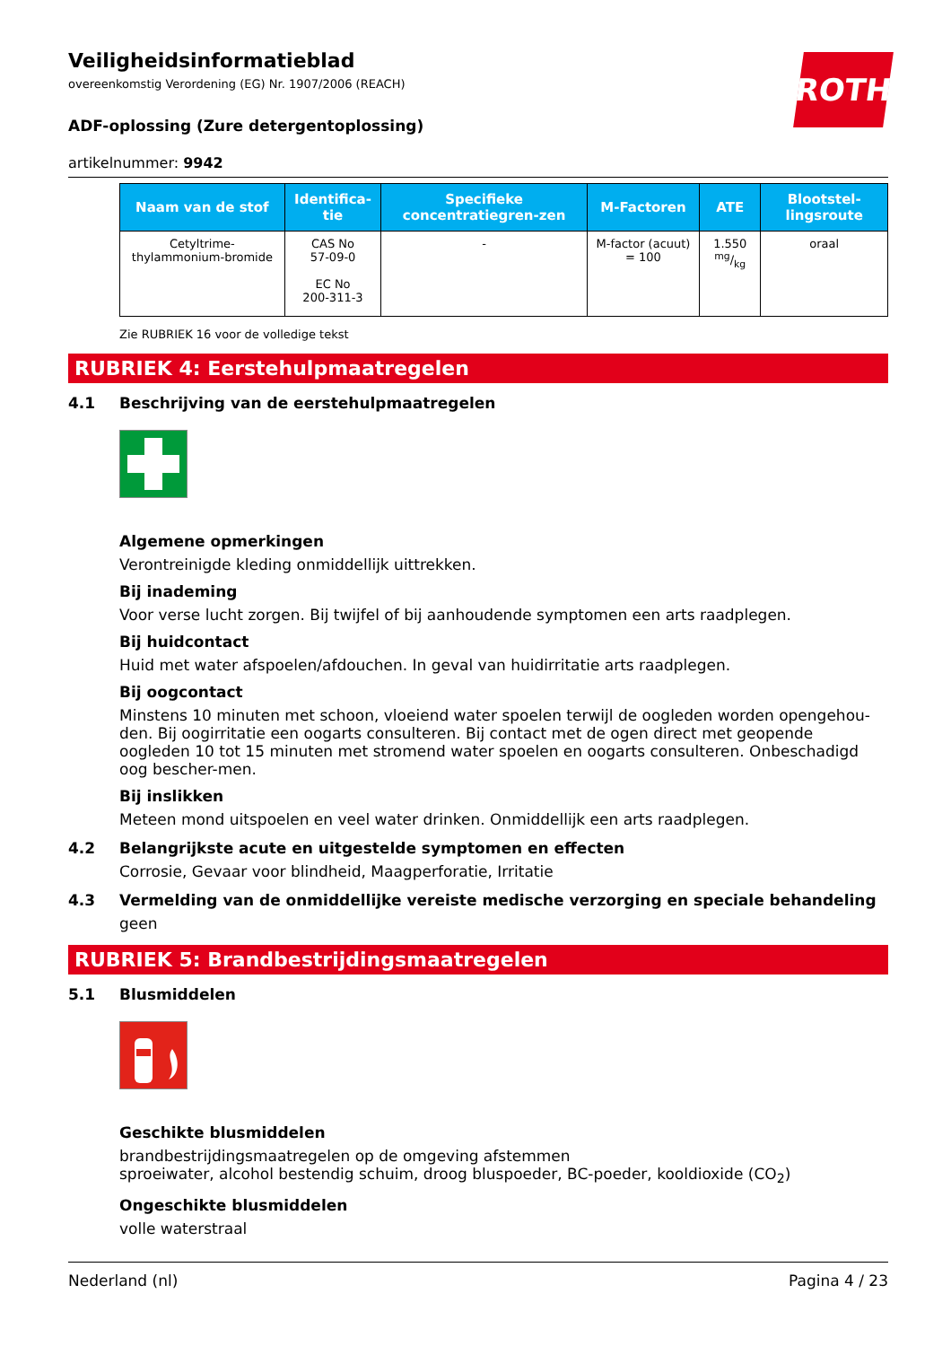ROTH
Veiligheidsinformatieblad
overeenkomstig Verordening (EG) Nr. 1907/2006 (REACH)
ADF-oplossing (Zure detergentoplossing)
artikelnummer: 9942
| Naam van de stof | Identifica-tie | Specifieke concentratiegren-zen | M-Factoren | ATE | Blootstel-lingsroute |
| --- | --- | --- | --- | --- | --- |
| Cetyltrime-thylammonium-bromide | CAS No 57-09-0 EC No 200-311-3 | - | M-factor (acuut) = 100 | 1.550 mg/kg | oraal |
Zie RUBRIEK 16 voor de volledige tekst
RUBRIEK 4: Eerstehulpmaatregelen
4.1 Beschrijving van de eerstehulpmaatregelen
Algemene opmerkingen
Verontreinigde kleding onmiddellijk uittrekken.
Bij inademing
Voor verse lucht zorgen. Bij twijfel of bij aanhoudende symptomen een arts raadplegen.
Bij huidcontact
Huid met water afspoelen/afdouchen. In geval van huidirritatie arts raadplegen.
Bij oogcontact
Minstens 10 minuten met schoon, vloeiend water spoelen terwijl de oogleden worden opengehou-den. Bij oogirritatie een oogarts consulteren. Bij contact met de ogen direct met geopende oogleden 10 tot 15 minuten met stromend water spoelen en oogarts consulteren. Onbeschadigd oog bescher-men.
Bij inslikken
Meteen mond uitspoelen en veel water drinken. Onmiddellijk een arts raadplegen.
4.2 Belangrijkste acute en uitgestelde symptomen en effecten
Corrosie, Gevaar voor blindheid, Maagperforatie, Irritatie
4.3 Vermelding van de onmiddellijke vereiste medische verzorging en speciale behandeling
geen
RUBRIEK 5: Brandbestrijdingsmaatregelen
5.1 Blusmiddelen
Geschikte blusmiddelen
brandbestrijdingsmaatregelen op de omgeving afstemmen
sproeiwater, alcohol bestendig schuim, droog bluspoeder, BC-poeder, kooldioxide (CO<sub>2</sub>)
Ongeschikte blusmiddelen
volle waterstraal
Nederland (nl) Pagina 4 / 23